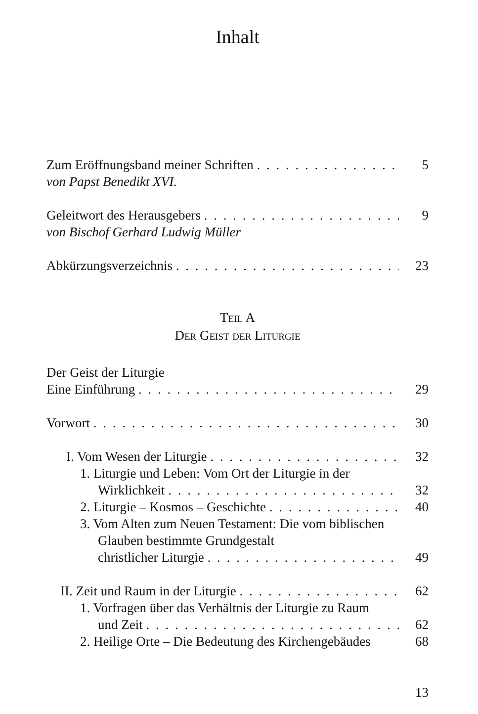Inhalt
Zum Eröffnungsband meiner Schriften 5
von Papst Benedikt XVI.
Geleitwort des Herausgebers 9
von Bischof Gerhard Ludwig Müller
Abkürzungsverzeichnis 23
Teil A
Der Geist der Liturgie
Der Geist der Liturgie
Eine Einführung 29
Vorwort 30
I. Vom Wesen der Liturgie 32
1. Liturgie und Leben: Vom Ort der Liturgie in der
Wirklichkeit 32
2. Liturgie – Kosmos – Geschichte 40
3. Vom Alten zum Neuen Testament: Die vom biblischen Glauben bestimmte Grundgestalt
christlicher Liturgie 49
II. Zeit und Raum in der Liturgie 62
1. Vorfragen über das Verhältnis der Liturgie zu Raum
und Zeit 62
2. Heilige Orte – Die Bedeutung des Kirchengebäudes 68
13